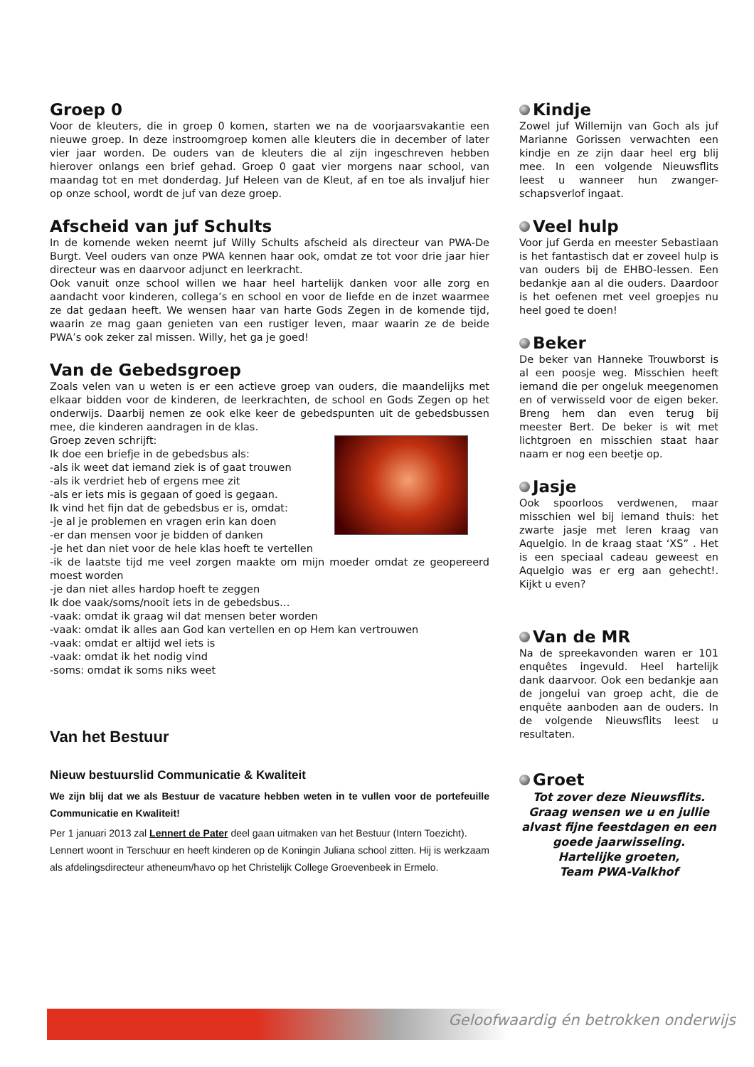Groep 0
Voor de kleuters, die in groep 0 komen, starten we na de voorjaarsvakantie een nieuwe groep. In deze instroomgroep komen alle kleuters die in december of later vier jaar worden. De ouders van de kleuters die al zijn ingeschreven hebben hierover onlangs een brief gehad. Groep 0 gaat vier morgens naar school, van maandag tot en met donderdag. Juf Heleen van de Kleut, af en toe als invaljuf hier op onze school, wordt de juf van deze groep.
Afscheid van juf Schults
In de komende weken neemt juf Willy Schults afscheid als directeur van PWA-De Burgt. Veel ouders van onze PWA kennen haar ook, omdat ze tot voor drie jaar hier directeur was en daarvoor adjunct en leerkracht.
Ook vanuit onze school willen we haar heel hartelijk danken voor alle zorg en aandacht voor kinderen, collega’s en school en voor de liefde en de inzet waarmee ze dat gedaan heeft. We wensen haar van harte Gods Zegen in de komende tijd, waarin ze mag gaan genieten van een rustiger leven, maar waarin ze de beide PWA’s ook zeker zal missen. Willy, het ga je goed!
Van de Gebedsgroep
Zoals velen van u weten is er een actieve groep van ouders, die maandelijks met elkaar bidden voor de kinderen, de leerkrachten, de school en Gods Zegen op het onderwijs. Daarbij nemen ze ook elke keer de gebedspunten uit de gebedsbussen mee, die kinderen aandragen in de klas.
Groep zeven schrijft:
Ik doe een briefje in de gebedsbus als:
-als ik weet dat iemand ziek is of gaat trouwen
-als ik verdriet heb of ergens mee zit
-als er iets mis is gegaan of goed is gegaan.
Ik vind het fijn dat de gebedsbus er is, omdat:
-je al je problemen en vragen erin kan doen
-er dan mensen voor je bidden of danken
-je het dan niet voor de hele klas hoeft te vertellen
-ik de laatste tijd me veel zorgen maakte om mijn moeder omdat ze geopereerd moest worden
-je dan niet alles hardop hoeft te zeggen
Ik doe vaak/soms/nooit iets in de gebedsbus…
-vaak: omdat ik graag wil dat mensen beter worden
-vaak: omdat ik alles aan God kan vertellen en op Hem kan vertrouwen
-vaak: omdat er altijd wel iets is
-vaak: omdat ik het nodig vind
-soms: omdat ik soms niks weet
Van het Bestuur
Nieuw bestuurslid Communicatie & Kwaliteit
We zijn blij dat we als Bestuur de vacature hebben weten in te vullen voor de portefeuille Communicatie en Kwaliteit!
Per 1 januari 2013 zal Lennert de Pater deel gaan uitmaken van het Bestuur (Intern Toezicht).
Lennert woont in Terschuur en heeft kinderen op de Koningin Juliana school zitten. Hij is werkzaam als afdelingsdirecteur atheneum/havo op het Christelijk College Groevenbeek in Ermelo.
Kindje
Zowel juf Willemijn van Goch als juf Marianne Gorissen verwachten een kindje en ze zijn daar heel erg blij mee. In een volgende Nieuwsflits leest u wanneer hun zwanger-schapsverlof ingaat.
Veel hulp
Voor juf Gerda en meester Sebastiaan is het fantastisch dat er zoveel hulp is van ouders bij de EHBO-lessen. Een bedankje aan al die ouders. Daardoor is het oefenen met veel groepjes nu heel goed te doen!
Beker
De beker van Hanneke Trouwborst is al een poosje weg. Misschien heeft iemand die per ongeluk meegenomen en of verwisseld voor de eigen beker. Breng hem dan even terug bij meester Bert. De beker is wit met lichtgroen en misschien staat haar naam er nog een beetje op.
Jasje
Ook spoorloos verdwenen, maar misschien wel bij iemand thuis: het zwarte jasje met leren kraag van Aquelgio. In de kraag staat ‘XS” . Het is een speciaal cadeau geweest en Aquelgio was er erg aan gehecht!. Kijkt u even?
Van de MR
Na de spreekavonden waren er 101 enquêtes ingevuld. Heel hartelijk dank daarvoor. Ook een bedankje aan de jongelui van groep acht, die de enquête aanboden aan de ouders. In de volgende Nieuwsflits leest u resultaten.
Groet
Tot zover deze Nieuwsflits.
Graag wensen we u en jullie alvast fijne feestdagen en een goede jaarwisseling.
Hartelijke groeten,
Team PWA-Valkhof
Geloofwaardig én betrokken onderwijs